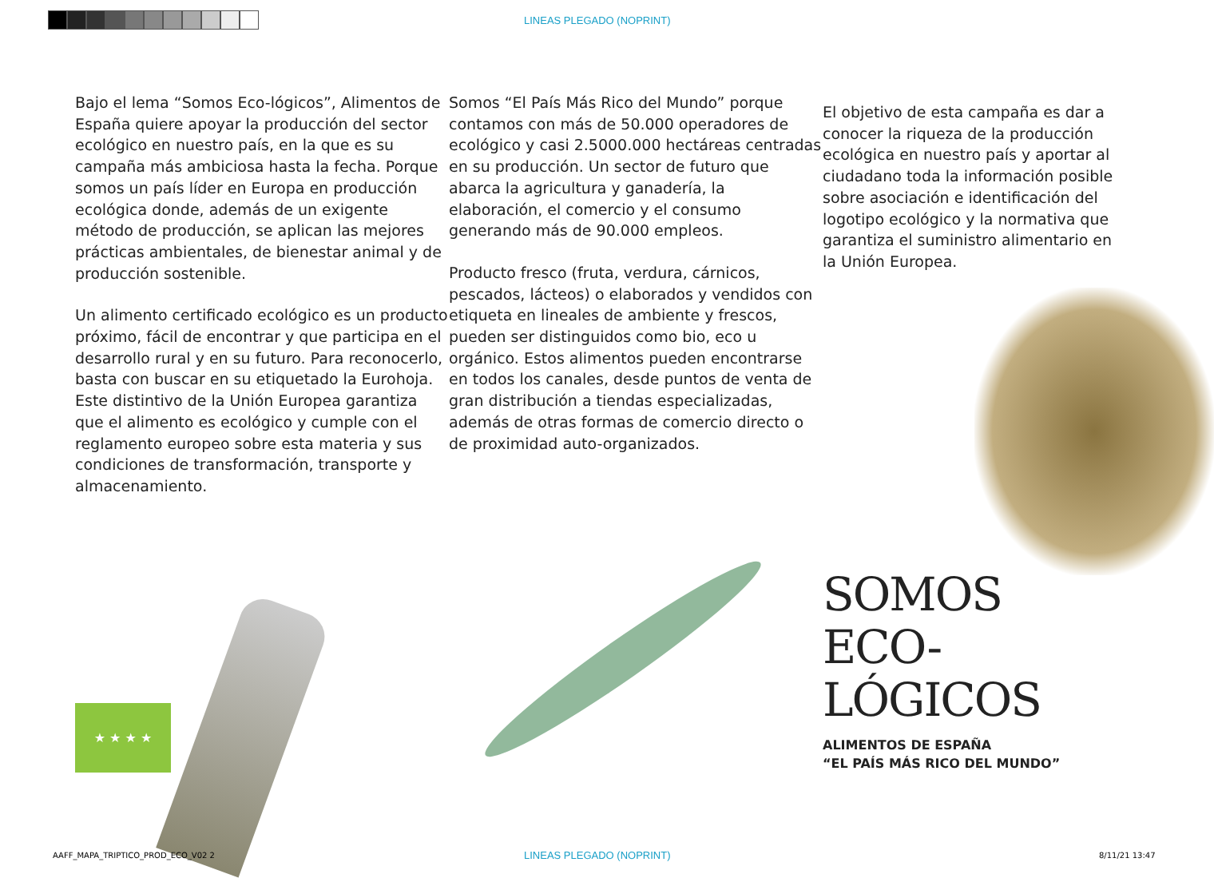LINEAS PLEGADO (NOPRINT)
Bajo el lema “Somos Eco-lógicos”, Alimentos de España quiere apoyar la producción del sector ecológico en nuestro país, en la que es su campaña más ambiciosa hasta la fecha. Porque somos un país líder en Europa en producción ecológica donde, además de un exigente método de producción, se aplican las mejores prácticas ambientales, de bienestar animal y de producción sostenible.
Un alimento certificado ecológico es un producto próximo, fácil de encontrar y que participa en el desarrollo rural y en su futuro. Para reconocerlo, basta con buscar en su etiquetado la Eurohoja. Este distintivo de la Unión Europea garantiza que el alimento es ecológico y cumple con el reglamento europeo sobre esta materia y sus condiciones de transformación, transporte y almacenamiento.
Somos “El País Más Rico del Mundo” porque contamos con más de 50.000 operadores de ecológico y casi 2.5000.000 hectáreas centradas en su producción. Un sector de futuro que abarca la agricultura y ganadería, la elaboración, el comercio y el consumo generando más de 90.000 empleos.
Producto fresco (fruta, verdura, cárnicos, pescados, lácteos) o elaborados y vendidos con etiqueta en lineales de ambiente y frescos, pueden ser distinguidos como bio, eco u orgánico. Estos alimentos pueden encontrarse en todos los canales, desde puntos de venta de gran distribución a tiendas especializadas, además de otras formas de comercio directo o de proximidad auto-organizados.
El objetivo de esta campaña es dar a conocer la riqueza de la producción ecológica en nuestro país y aportar al ciudadano toda la información posible sobre asociación e identificación del logotipo ecológico y la normativa que garantiza el suministro alimentario en la Unión Europea.
SOMOS
ECO-
LÓGICOS
ALIMENTOS DE ESPAÑA
“EL PAÍS MÁS RICO DEL MUNDO”
★ ★ ★ ★
AAFF_MAPA_TRIPTICO_PROD_ECO_V02 2 LINEAS PLEGADO (NOPRINT) 8/11/21 13:47